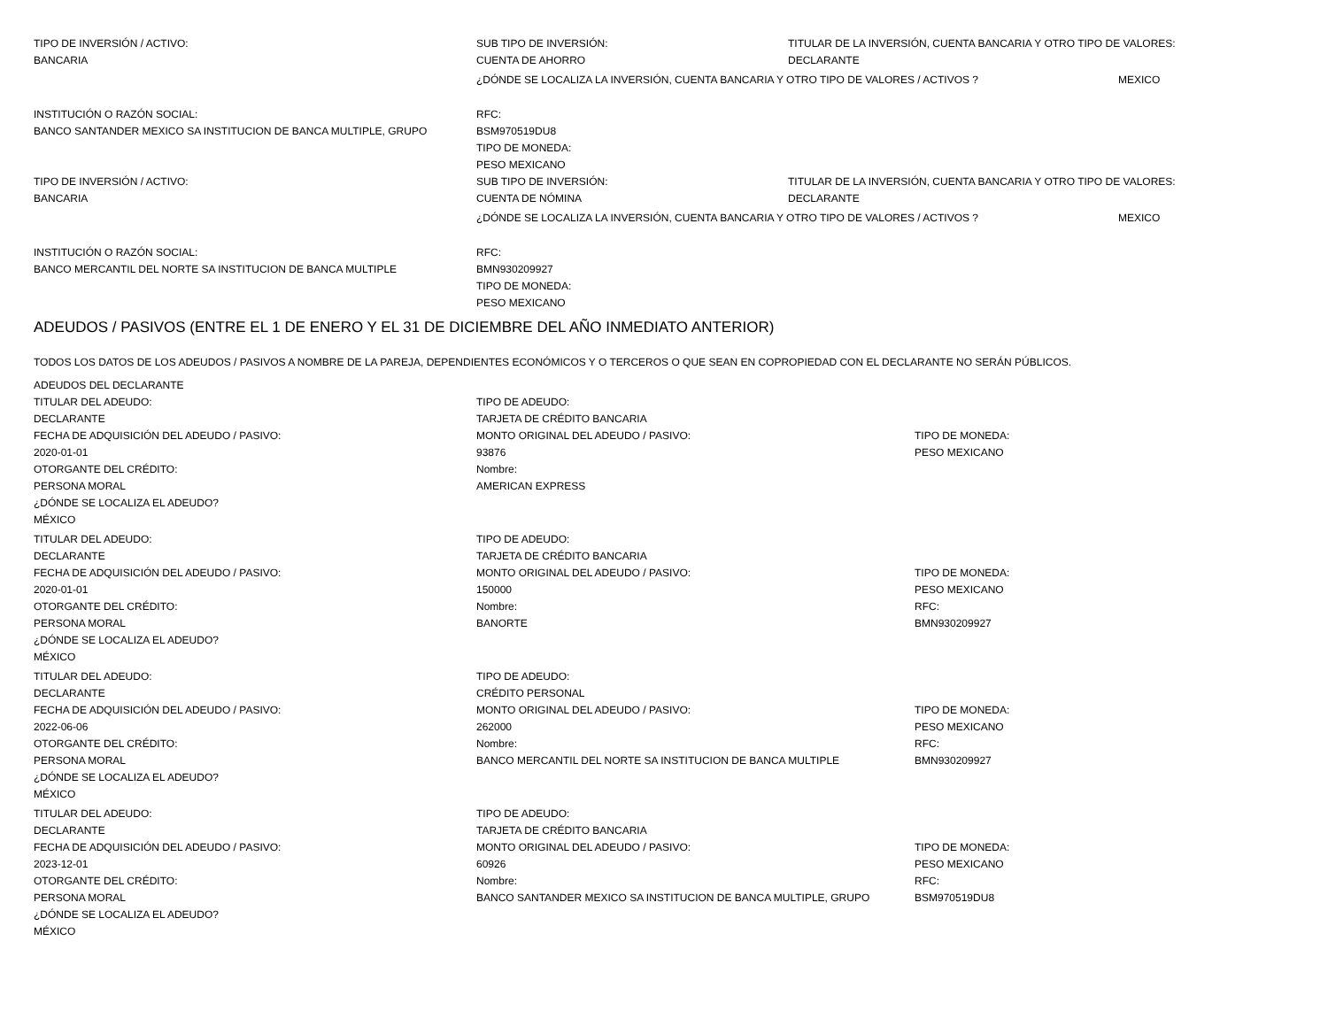TIPO DE INVERSIÓN / ACTIVO: SUB TIPO DE INVERSIÓN: TITULAR DE LA INVERSIÓN, CUENTA BANCARIA Y OTRO TIPO DE VALORES:
BANCARIA CUENTA DE AHORRO DECLARANTE
¿DÓNDE SE LOCALIZA LA INVERSIÓN, CUENTA BANCARIA Y OTRO TIPO DE VALORES / ACTIVOS ? MEXICO
INSTITUCIÓN O RAZÓN SOCIAL: RFC:
BANCO SANTANDER MEXICO SA INSTITUCION DE BANCA MULTIPLE, GRUPO BSM970519DU8
TIPO DE MONEDA:
PESO MEXICANO
TIPO DE INVERSIÓN / ACTIVO: SUB TIPO DE INVERSIÓN: TITULAR DE LA INVERSIÓN, CUENTA BANCARIA Y OTRO TIPO DE VALORES:
BANCARIA CUENTA DE NÓMINA DECLARANTE
¿DÓNDE SE LOCALIZA LA INVERSIÓN, CUENTA BANCARIA Y OTRO TIPO DE VALORES / ACTIVOS ? MEXICO
INSTITUCIÓN O RAZÓN SOCIAL: RFC:
BANCO MERCANTIL DEL NORTE SA INSTITUCION DE BANCA MULTIPLE BMN930209927
TIPO DE MONEDA:
PESO MEXICANO
ADEUDOS / PASIVOS (ENTRE EL 1 DE ENERO Y EL 31 DE DICIEMBRE DEL AÑO INMEDIATO ANTERIOR)
TODOS LOS DATOS DE LOS ADEUDOS / PASIVOS A NOMBRE DE LA PAREJA, DEPENDIENTES ECONÓMICOS Y O TERCEROS O QUE SEAN EN COPROPIEDAD CON EL DECLARANTE NO SERÁN PÚBLICOS.
ADEUDOS DEL DECLARANTE
TITULAR DEL ADEUDO: TIPO DE ADEUDO:
DECLARANTE TARJETA DE CRÉDITO BANCARIA
FECHA DE ADQUISICIÓN DEL ADEUDO / PASIVO: MONTO ORIGINAL DEL ADEUDO / PASIVO: TIPO DE MONEDA:
2020-01-01 93876 PESO MEXICANO
OTORGANTE DEL CRÉDITO: Nombre:
PERSONA MORAL AMERICAN EXPRESS
¿DÓNDE SE LOCALIZA EL ADEUDO?
MÉXICO
TITULAR DEL ADEUDO: TIPO DE ADEUDO:
DECLARANTE TARJETA DE CRÉDITO BANCARIA
FECHA DE ADQUISICIÓN DEL ADEUDO / PASIVO: MONTO ORIGINAL DEL ADEUDO / PASIVO: TIPO DE MONEDA:
2020-01-01 150000 PESO MEXICANO
OTORGANTE DEL CRÉDITO: Nombre: RFC:
PERSONA MORAL BANORTE BMN930209927
¿DÓNDE SE LOCALIZA EL ADEUDO?
MÉXICO
TITULAR DEL ADEUDO: TIPO DE ADEUDO:
DECLARANTE CRÉDITO PERSONAL
FECHA DE ADQUISICIÓN DEL ADEUDO / PASIVO: MONTO ORIGINAL DEL ADEUDO / PASIVO: TIPO DE MONEDA:
2022-06-06 262000 PESO MEXICANO
OTORGANTE DEL CRÉDITO: Nombre: RFC:
PERSONA MORAL BANCO MERCANTIL DEL NORTE SA INSTITUCION DE BANCA MULTIPLE BMN930209927
¿DÓNDE SE LOCALIZA EL ADEUDO?
MÉXICO
TITULAR DEL ADEUDO: TIPO DE ADEUDO:
DECLARANTE TARJETA DE CRÉDITO BANCARIA
FECHA DE ADQUISICIÓN DEL ADEUDO / PASIVO: MONTO ORIGINAL DEL ADEUDO / PASIVO: TIPO DE MONEDA:
2023-12-01 60926 PESO MEXICANO
OTORGANTE DEL CRÉDITO: Nombre: RFC:
PERSONA MORAL BANCO SANTANDER MEXICO SA INSTITUCION DE BANCA MULTIPLE, GRUPO BSM970519DU8
¿DÓNDE SE LOCALIZA EL ADEUDO?
MÉXICO